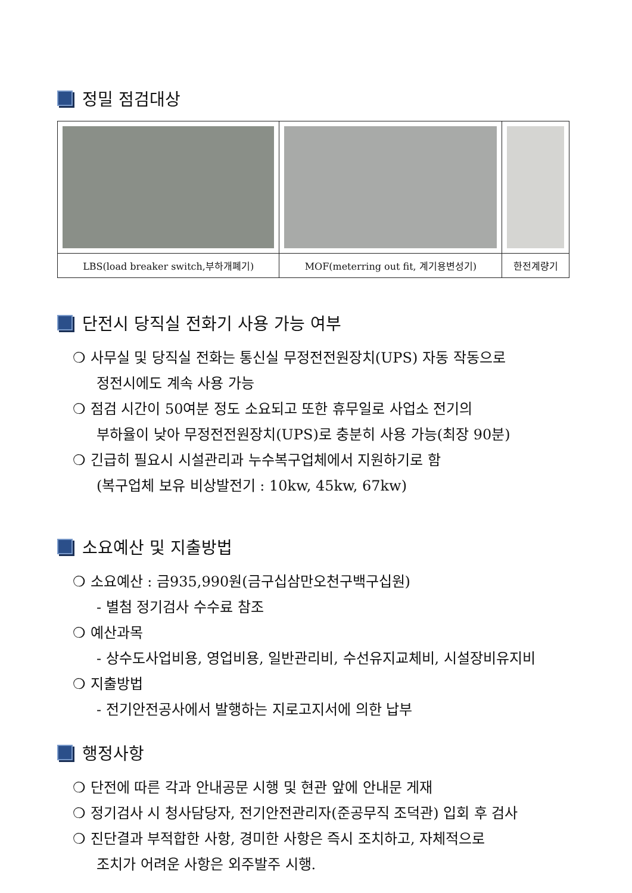정밀 점검대상
| LBS(load breaker switch,부하개폐기) | MOF(meterring out fit, 계기용변성기) | 한전계량기 |
단전시 당직실 전화기 사용 가능 여부
❍ 사무실 및 당직실 전화는 통신실 무정전전원장치(UPS) 자동 작동으로
정전시에도 계속 사용 가능
❍ 점검 시간이 50여분 정도 소요되고 또한 휴무일로 사업소 전기의
부하율이 낮아 무정전전원장치(UPS)로 충분히 사용 가능(최장 90분)
❍ 긴급히 필요시 시설관리과 누수복구업체에서 지원하기로 함
(복구업체 보유 비상발전기 : 10kw, 45kw, 67kw)
소요예산 및 지출방법
❍ 소요예산 : 금935,990원(금구십삼만오천구백구십원)
- 별첨 정기검사 수수료 참조
❍ 예산과목
- 상수도사업비용, 영업비용, 일반관리비, 수선유지교체비, 시설장비유지비
❍ 지출방법
- 전기안전공사에서 발행하는 지로고지서에 의한 납부
행정사항
❍ 단전에 따른 각과 안내공문 시행 및 현관 앞에 안내문 게재
❍ 정기검사 시 청사담당자, 전기안전관리자(준공무직 조덕관) 입회 후 검사
❍ 진단결과 부적합한 사항, 경미한 사항은 즉시 조치하고, 자체적으로
조치가 어려운 사항은 외주발주 시행.